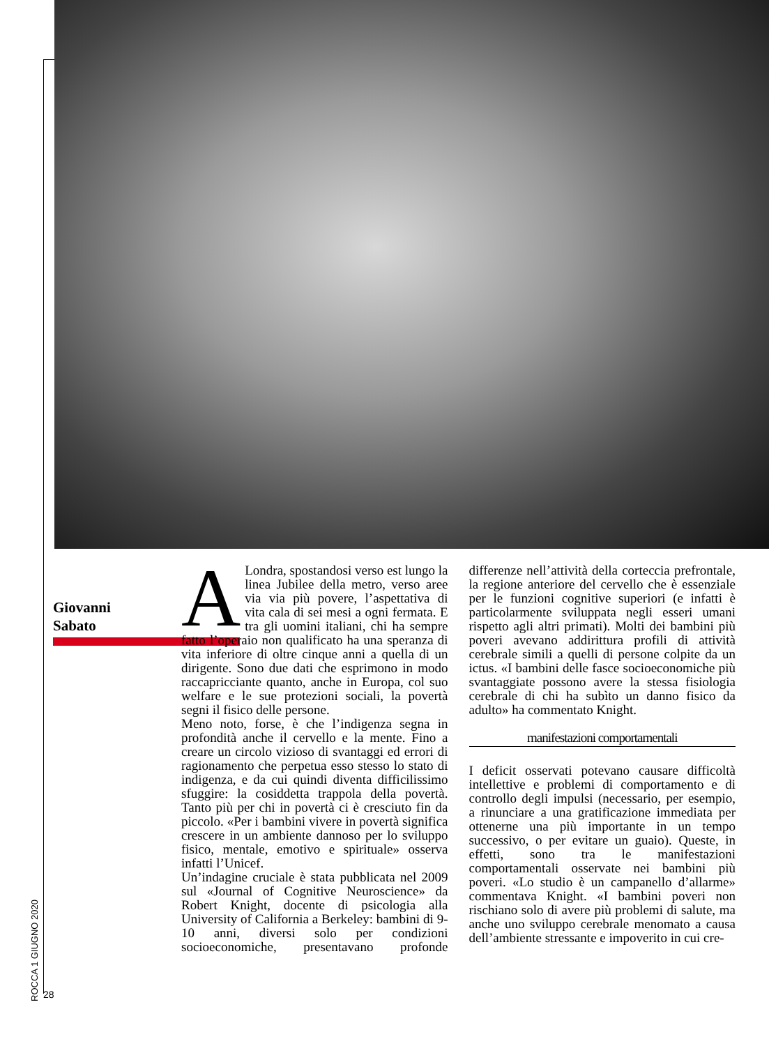Giovanni
Sabato
ALondra, spostandosi verso est lungo la linea Jubilee della metro, verso aree via via più povere, l’aspettativa di vita cala di sei mesi a ogni fermata. E tra gli uomini italiani, chi ha sempre fatto l’operaio non qualificato ha una speranza di vita inferiore di oltre cinque anni a quella di un dirigente. Sono due dati che esprimono in modo raccapricciante quanto, anche in Europa, col suo welfare e le sue protezioni sociali, la povertà segni il fisico delle persone.
Meno noto, forse, è che l’indigenza segna in profondità anche il cervello e la mente. Fino a creare un circolo vizioso di svantaggi ed errori di ragionamento che perpetua esso stesso lo stato di indigenza, e da cui quindi diventa difficilissimo sfuggire: la cosiddetta trappola della povertà. Tanto più per chi in povertà ci è cresciuto fin da piccolo. «Per i bambini vivere in povertà significa crescere in un ambiente dannoso per lo sviluppo fisico, mentale, emotivo e spirituale» osserva infatti l’Unicef.
Un’indagine cruciale è stata pubblicata nel 2009 sul «Journal of Cognitive Neuroscience» da Robert Knight, docente di psicologia alla University of California a Berkeley: bambini di 9-10 anni, diversi solo per condizioni socioeconomiche, presentavano profonde differenze nell’attività della corteccia prefrontale, la regione anteriore del cervello che è essenziale per le funzioni cognitive superiori (e infatti è particolarmente sviluppata negli esseri umani rispetto agli altri primati). Molti dei bambini più poveri avevano addirittura profili di attività cerebrale simili a quelli di persone colpite da un ictus. «I bambini delle fasce socioeconomiche più svantaggiate possono avere la stessa fisiologia cerebrale di chi ha subìto un danno fisico da adulto» ha commentato Knight.
manifestazioni comportamentali
I deficit osservati potevano causare difficoltà intellettive e problemi di comportamento e di controllo degli impulsi (necessario, per esempio, a rinunciare a una gratificazione immediata per ottenerne una più importante in un tempo successivo, o per evitare un guaio). Queste, in effetti, sono tra le manifestazioni comportamentali osservate nei bambini più poveri. «Lo studio è un campanello d’allarme» commentava Knight. «I bambini poveri non rischiano solo di avere più problemi di salute, ma anche uno sviluppo cerebrale menomato a causa dell’ambiente stressante e impoverito in cui cre-
ROCCA 1 GIUGNO 2020
28